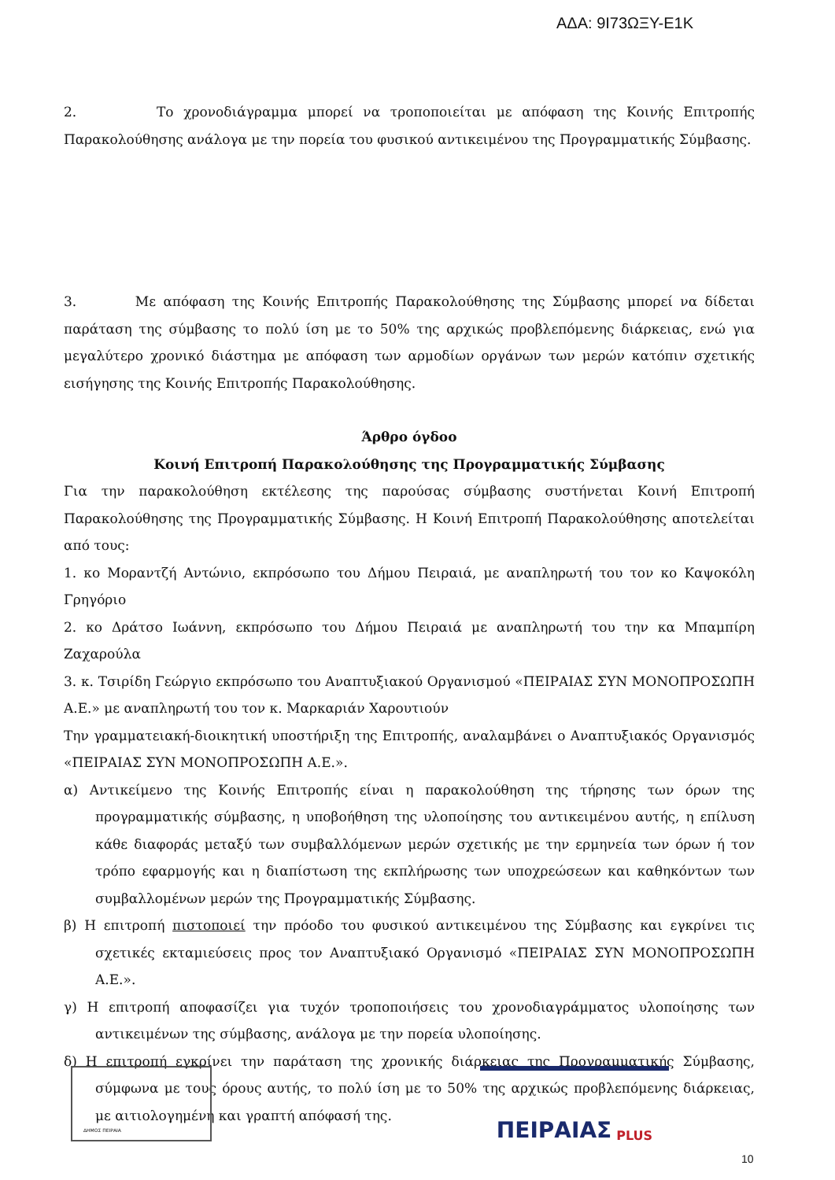ΑΔΑ: 9Ι73ΩΞΥ-Ε1Κ
2. Το χρονοδιάγραμμα μπορεί να τροποποιείται με απόφαση της Κοινής Επιτροπής Παρακολούθησης ανάλογα με την πορεία του φυσικού αντικειμένου της Προγραμματικής Σύμβασης.
3. Με απόφαση της Κοινής Επιτροπής Παρακολούθησης της Σύμβασης μπορεί να δίδεται παράταση της σύμβασης το πολύ ίση με το 50% της αρχικώς προβλεπόμενης διάρκειας, ενώ για μεγαλύτερο χρονικό διάστημα με απόφαση των αρμοδίων οργάνων των μερών κατόπιν σχετικής εισήγησης της Κοινής Επιτροπής Παρακολούθησης.
Άρθρο όγδοο
Κοινή Επιτροπή Παρακολούθησης της Προγραμματικής Σύμβασης
Για την παρακολούθηση εκτέλεσης της παρούσας σύμβασης συστήνεται Κοινή Επιτροπή Παρακολούθησης της Προγραμματικής Σύμβασης. Η Κοινή Επιτροπή Παρακολούθησης αποτελείται από τους:
1. κο Μοραντζή Αντώνιο, εκπρόσωπο του Δήμου Πειραιά, με αναπληρωτή του τον κο Καψοκόλη Γρηγόριο
2. κο Δράτσο Ιωάννη, εκπρόσωπο του Δήμου Πειραιά με αναπληρωτή του την κα Μπαμπίρη Ζαχαρούλα
3. κ. Τσιρίδη Γεώργιο εκπρόσωπο του Αναπτυξιακού Οργανισμού «ΠΕΙΡΑΙΑΣ ΣΥΝ ΜΟΝΟΠΡΟΣΩΠΗ Α.Ε.» με αναπληρωτή του τον κ. Μαρκαριάν Χαρουτιούν
Την γραμματειακή-διοικητική υποστήριξη της Επιτροπής, αναλαμβάνει ο Αναπτυξιακός Οργανισμός «ΠΕΙΡΑΙΑΣ ΣΥΝ ΜΟΝΟΠΡΟΣΩΠΗ Α.Ε.».
α) Αντικείμενο της Κοινής Επιτροπής είναι η παρακολούθηση της τήρησης των όρων της προγραμματικής σύμβασης, η υποβοήθηση της υλοποίησης του αντικειμένου αυτής, η επίλυση κάθε διαφοράς μεταξύ των συμβαλλόμενων μερών σχετικής με την ερμηνεία των όρων ή τον τρόπο εφαρμογής και η διαπίστωση της εκπλήρωσης των υποχρεώσεων και καθηκόντων των συμβαλλομένων μερών της Προγραμματικής Σύμβασης.
β) Η επιτροπή πιστοποιεί την πρόοδο του φυσικού αντικειμένου της Σύμβασης και εγκρίνει τις σχετικές εκταμιεύσεις προς τον Αναπτυξιακό Οργανισμό «ΠΕΙΡΑΙΑΣ ΣΥΝ ΜΟΝΟΠΡΟΣΩΠΗ Α.Ε.».
γ) Η επιτροπή αποφασίζει για τυχόν τροποποιήσεις του χρονοδιαγράμματος υλοποίησης των αντικειμένων της σύμβασης, ανάλογα με την πορεία υλοποίησης.
δ) Η επιτροπή εγκρίνει την παράταση της χρονικής διάρκειας της Προγραμματικής Σύμβασης, σύμφωνα με τους όρους αυτής, το πολύ ίση με το 50% της αρχικώς προβλεπόμενης διάρκειας, με αιτιολογημένη και γραπτή απόφασή της.
ΔΗΜΟΣ ΠΕΙΡΑΙΑ
ΠΕΙΡΑΙΑΣ PLUS
10